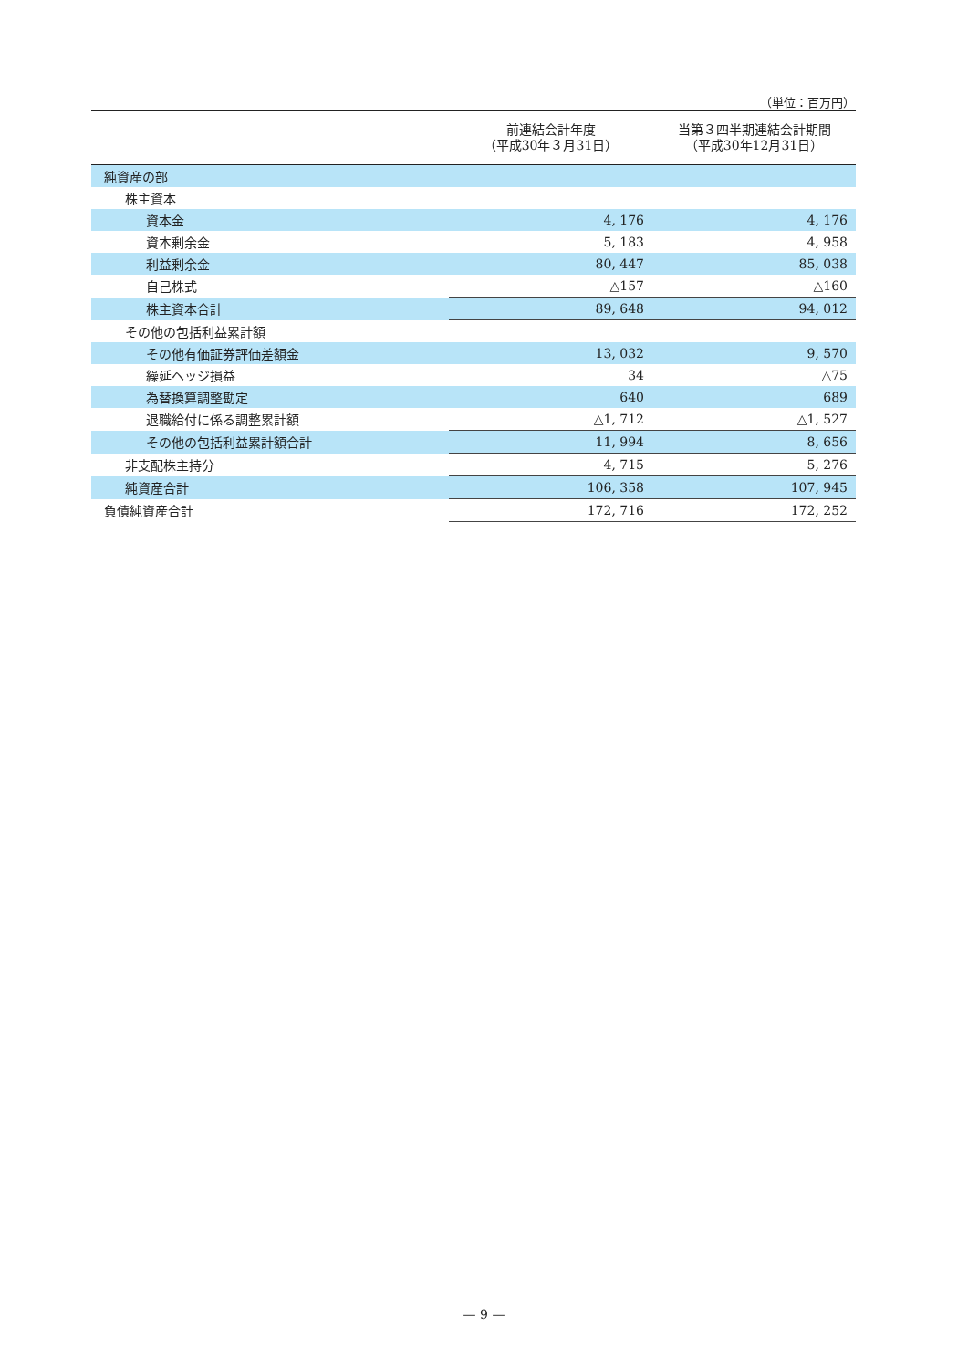（単位：百万円）
| | 前連結会計年度 （平成30年３月31日） | 当第３四半期連結会計期間 （平成30年12月31日） |
| --- | --- | --- |
| 純資産の部 | | |
| 株主資本 | | |
| 資本金 | 4, 176 | 4, 176 |
| 資本剰余金 | 5, 183 | 4, 958 |
| 利益剰余金 | 80, 447 | 85, 038 |
| 自己株式 | △157 | △160 |
| 株主資本合計 | 89, 648 | 94, 012 |
| その他の包括利益累計額 | | |
| その他有価証券評価差額金 | 13, 032 | 9, 570 |
| 繰延ヘッジ損益 | 34 | △75 |
| 為替換算調整勘定 | 640 | 689 |
| 退職給付に係る調整累計額 | △1, 712 | △1, 527 |
| その他の包括利益累計額合計 | 11, 994 | 8, 656 |
| 非支配株主持分 | 4, 715 | 5, 276 |
| 純資産合計 | 106, 358 | 107, 945 |
| 負債純資産合計 | 172, 716 | 172, 252 |
— 9 —